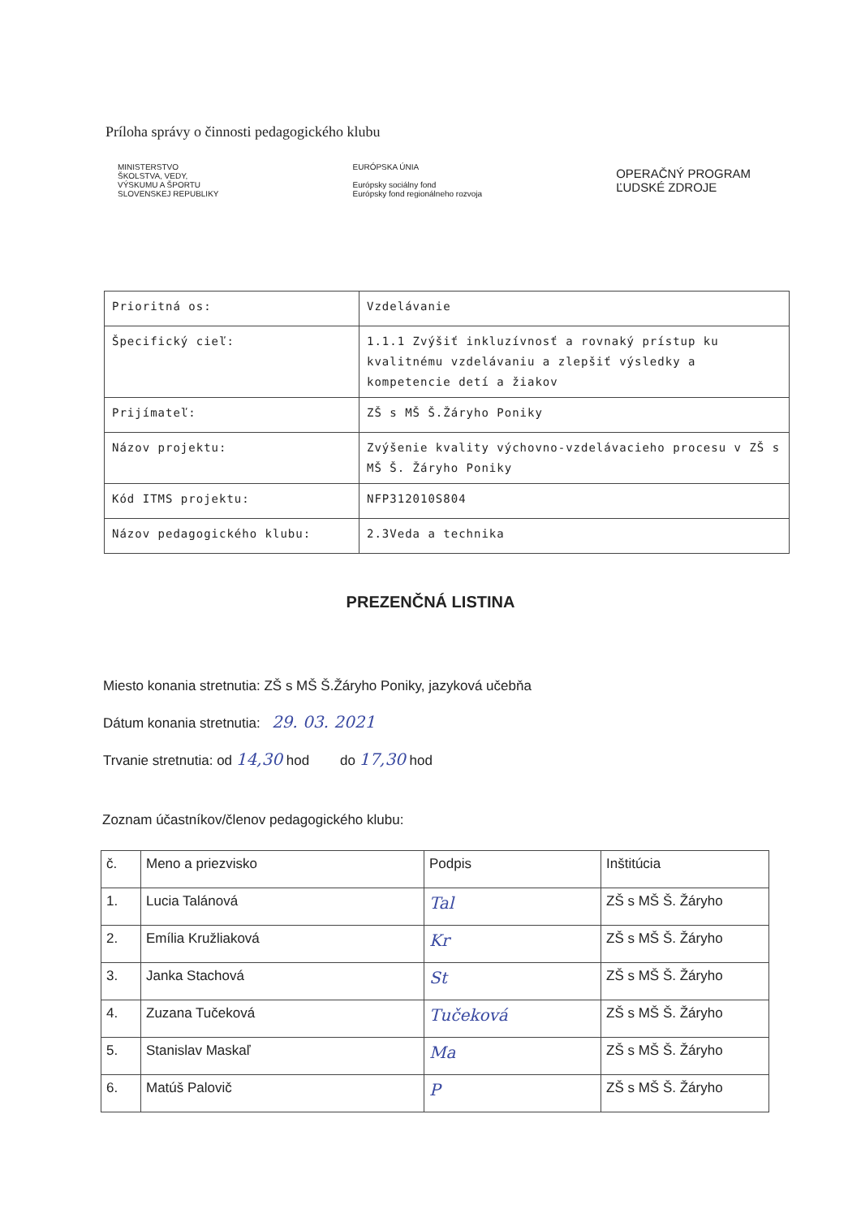Príloha správy o činnosti pedagogického klubu
MINISTERSTVO
ŠKOLSTVA, VEDY,
VÝSKUMU A ŠPORTU
SLOVENSKEJ REPUBLIKY
EURÓPSKA ÚNIA
Európsky sociálny fond
Európsky fond regionálneho rozvoja
OPERAČNÝ PROGRAM
ĽUDSKÉ ZDROJE
| Prioritná os: | Vzdelávanie |
| Špecifický cieľ: | 1.1.1 Zvýšiť inkluzívnosť a rovnaký prístup ku kvalitnému vzdelávaniu a zlepšiť výsledky a kompetencie detí a žiakov |
| Prijímateľ: | ZŠ s MŠ Š.Žáryho Poniky |
| Názov projektu: | Zvýšenie kvality výchovno-vzdelávacieho procesu v ZŠ s MŠ Š. Žáryho Poniky |
| Kód ITMS projektu: | NFP312010S804 |
| Názov pedagogického klubu: | 2.3Veda a technika |
PREZENČNÁ LISTINA
Miesto konania stretnutia: ZŠ s MŠ Š.Žáryho Poniky, jazyková učebňa
Dátum konania stretnutia: 29. 03. 2021
Trvanie stretnutia: od 14,30 hod do 17,30 hod
Zoznam účastníkov/členov pedagogického klubu:
| č. | Meno a priezvisko | Podpis | Inštitúcia |
| --- | --- | --- | --- |
| 1. | Lucia Talánová | Tal | ZŠ s MŠ Š. Žáryho |
| 2. | Emília Kružliaková | Kr | ZŠ s MŠ Š. Žáryho |
| 3. | Janka Stachová | St | ZŠ s MŠ Š. Žáryho |
| 4. | Zuzana Tučeková | Tučeková | ZŠ s MŠ Š. Žáryho |
| 5. | Stanislav Maskaľ | Ma | ZŠ s MŠ Š. Žáryho |
| 6. | Matúš Palovič | P | ZŠ s MŠ Š. Žáryho |